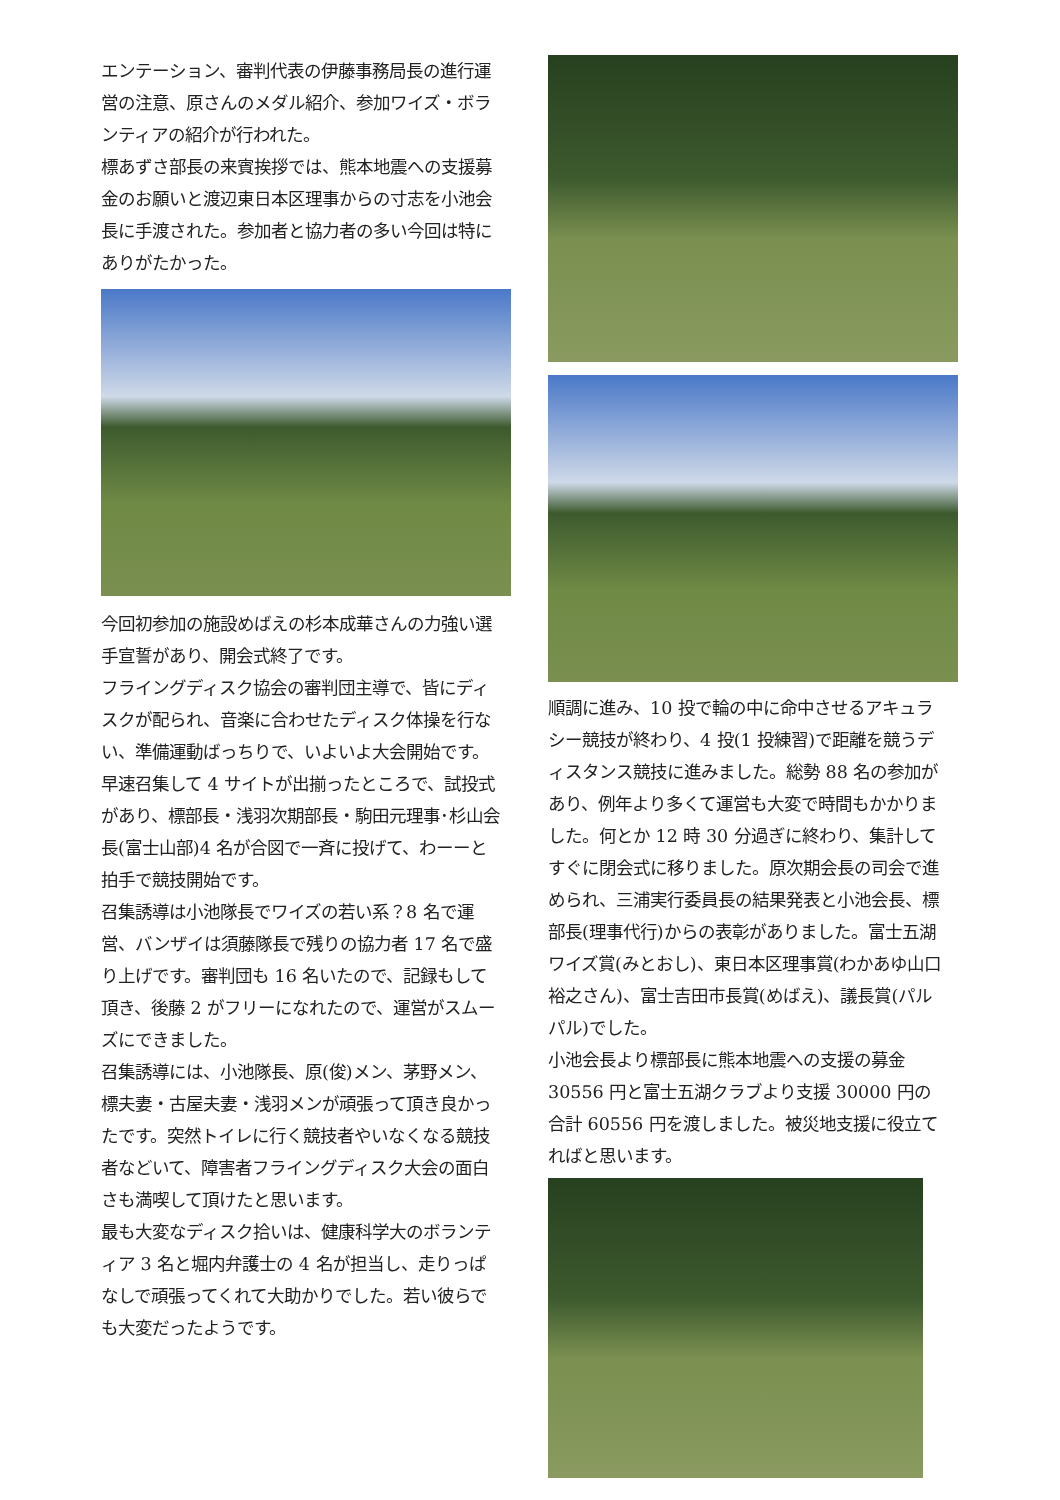エンテーション、審判代表の伊藤事務局長の進行運営の注意、原さんのメダル紹介、参加ワイズ・ボランティアの紹介が行われた。
標あずさ部長の来賓挨拶では、熊本地震への支援募金のお願いと渡辺東日本区理事からの寸志を小池会長に手渡された。参加者と協力者の多い今回は特にありがたかった。
今回初参加の施設めばえの杉本成華さんの力強い選手宣誓があり、開会式終了です。
フライングディスク協会の審判団主導で、皆にディスクが配られ、音楽に合わせたディスク体操を行ない、準備運動ばっちりで、いよいよ大会開始です。
早速召集して 4 サイトが出揃ったところで、試投式があり、標部長・浅羽次期部長・駒田元理事･杉山会長(富士山部)4 名が合図で一斉に投げて、わーーと拍手で競技開始です。
召集誘導は小池隊長でワイズの若い系？8 名で運営、バンザイは須藤隊長で残りの協力者 17 名で盛り上げです。審判団も 16 名いたので、記録もして頂き、後藤 2 がフリーになれたので、運営がスムーズにできました。
召集誘導には、小池隊長、原(俊)メン、茅野メン、標夫妻・古屋夫妻・浅羽メンが頑張って頂き良かったです。突然トイレに行く競技者やいなくなる競技者などいて、障害者フライングディスク大会の面白さも満喫して頂けたと思います。
最も大変なディスク拾いは、健康科学大のボランティア 3 名と堀内弁護士の 4 名が担当し、走りっぱなしで頑張ってくれて大助かりでした。若い彼らでも大変だったようです。
順調に進み、10 投で輪の中に命中させるアキュラシー競技が終わり、4 投(1 投練習)で距離を競うディスタンス競技に進みました。総勢 88 名の参加があり、例年より多くて運営も大変で時間もかかりました。何とか 12 時 30 分過ぎに終わり、集計してすぐに閉会式に移りました。原次期会長の司会で進められ、三浦実行委員長の結果発表と小池会長、標部長(理事代行)からの表彰がありました。富士五湖ワイズ賞(みとおし)、東日本区理事賞(わかあゆ山口裕之さん)、富士吉田市長賞(めばえ)、議長賞(パルパル)でした。
小池会長より標部長に熊本地震への支援の募金 30556 円と富士五湖クラブより支援 30000 円の合計 60556 円を渡しました。被災地支援に役立てればと思います。